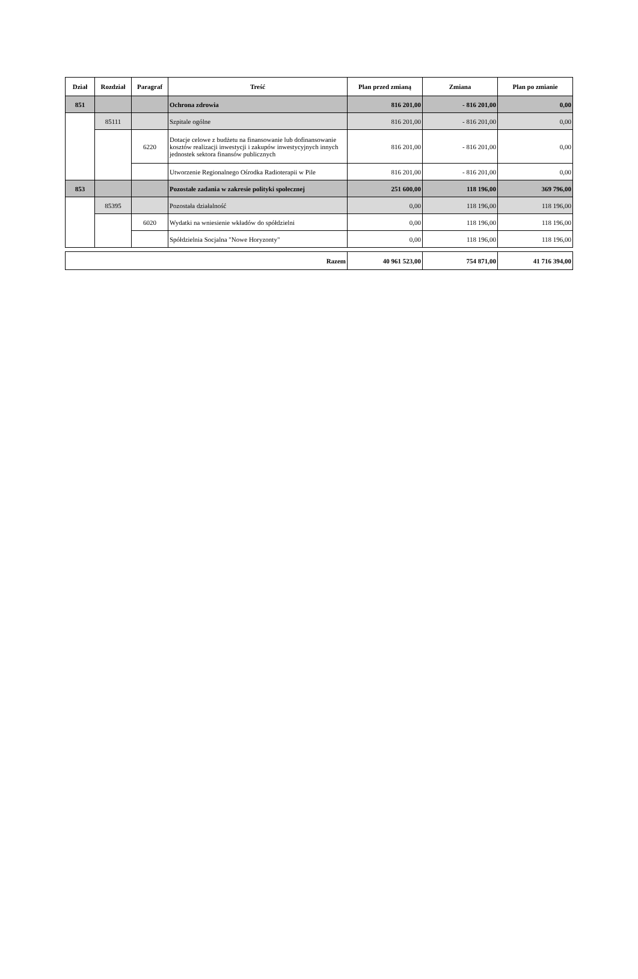| Dział | Rozdział | Paragraf | Treść | Plan przed zmianą | Zmiana | Plan po zmianie |
| --- | --- | --- | --- | --- | --- | --- |
| 851 | | | Ochrona zdrowia | 816 201,00 | - 816 201,00 | 0,00 |
| | 85111 | | Szpitale ogólne | 816 201,00 | - 816 201,00 | 0,00 |
| | | 6220 | Dotacje celowe z budżetu na finansowanie lub dofinansowanie kosztów realizacji inwestycji i zakupów inwestycyjnych innych jednostek sektora finansów publicznych | 816 201,00 | - 816 201,00 | 0,00 |
| | | | Utworzenie Regionalnego Ośrodka Radioterapii w Pile | 816 201,00 | - 816 201,00 | 0,00 |
| 853 | | | Pozostałe zadania w zakresie polityki społecznej | 251 600,00 | 118 196,00 | 369 796,00 |
| | 85395 | | Pozostała działalność | 0,00 | 118 196,00 | 118 196,00 |
| | | 6020 | Wydatki na wniesienie wkładów do spółdzielni | 0,00 | 118 196,00 | 118 196,00 |
| | | | Spółdzielnia Socjalna "Nowe Horyzonty" | 0,00 | 118 196,00 | 118 196,00 |
| Razem | 40 961 523,00 | 754 871,00 | 41 716 394,00 |